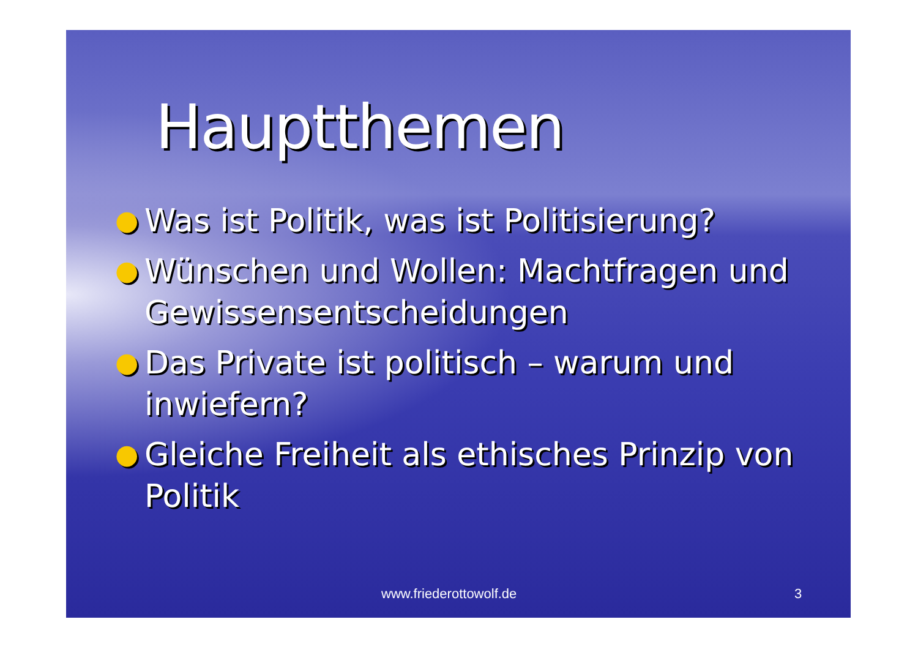Hauptthemen
● Was ist Politik, was ist Politisierung?
● Wünschen und Wollen: Machtfragen und Gewissensentscheidungen
● Das Private ist politisch – warum und inwiefern?
● Gleiche Freiheit als ethisches Prinzip von Politik
www.friederottowolf.de 3